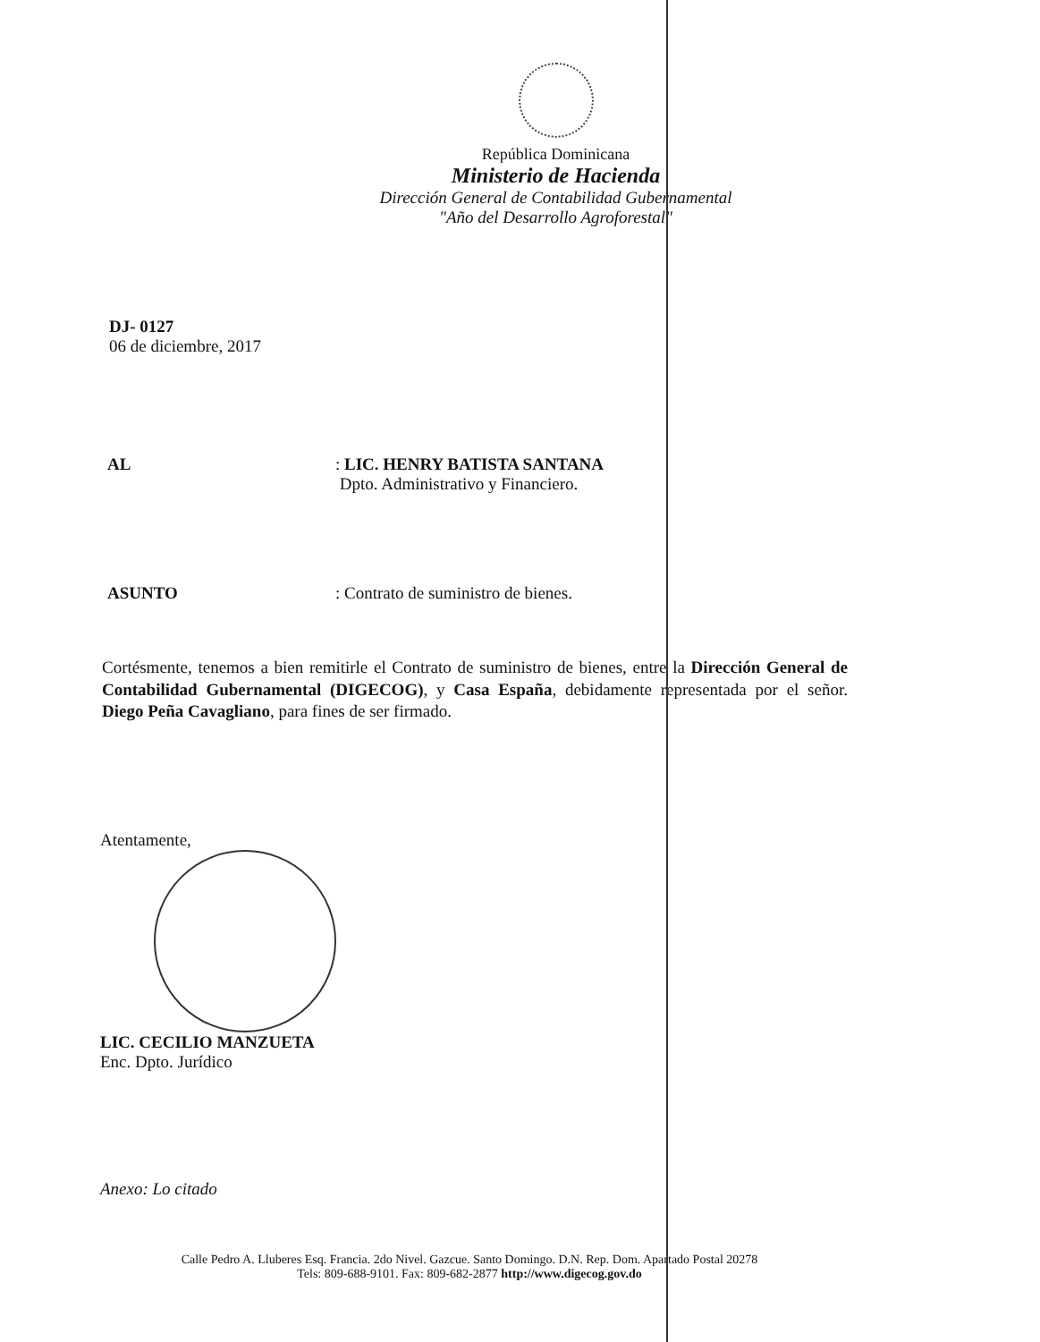República Dominicana
Ministerio de Hacienda
Dirección General de Contabilidad Gubernamental
"Año del Desarrollo Agroforestal"
DJ- 0127
06 de diciembre, 2017
AL : LIC. HENRY BATISTA SANTANA
Dpto. Administrativo y Financiero.
ASUNTO : Contrato de suministro de bienes.
Cortésmente, tenemos a bien remitirle el Contrato de suministro de bienes, entre la Dirección General de Contabilidad Gubernamental (DIGECOG), y Casa España, debidamente representada por el señor. Diego Peña Cavagliano, para fines de ser firmado.
Atentamente,
LIC. CECILIO MANZUETA
Enc. Dpto. Jurídico
Anexo: Lo citado
Calle Pedro A. Lluberes Esq. Francia. 2do Nivel. Gazcue. Santo Domingo. D.N. Rep. Dom. Apartado Postal 20278
Tels: 809-688-9101. Fax: 809-682-2877 http://www.digecog.gov.do